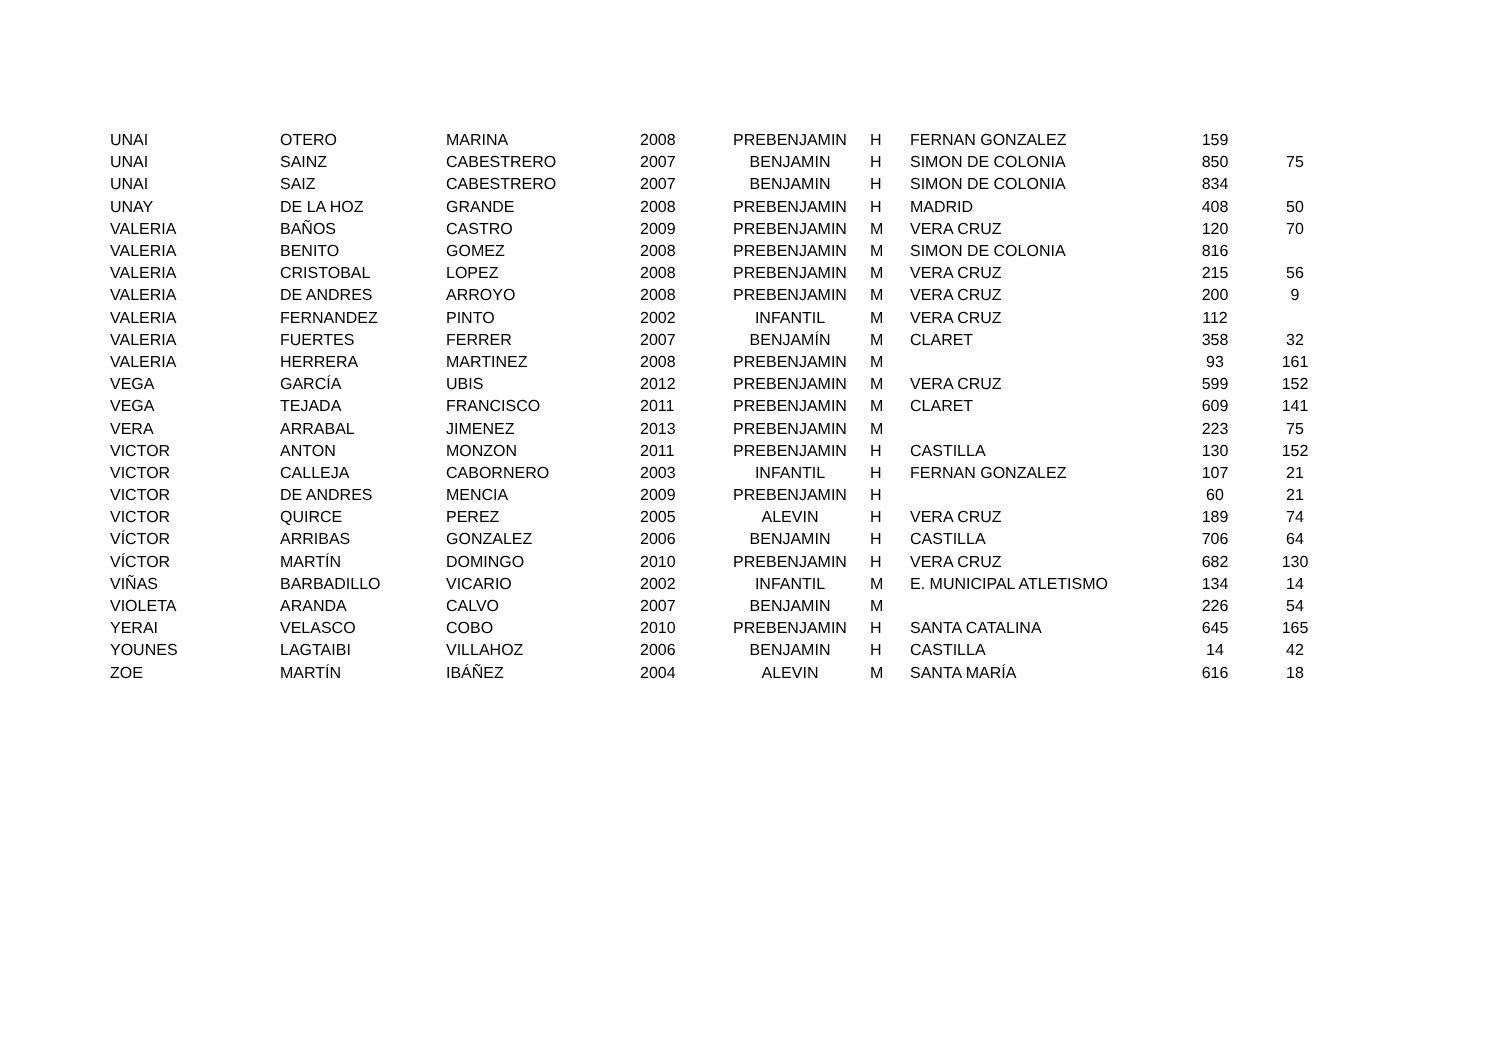| UNAI | OTERO | MARINA | 2008 | PREBENJAMIN | H | FERNAN GONZALEZ | 159 | |
| UNAI | SAINZ | CABESTRERO | 2007 | BENJAMIN | H | SIMON DE COLONIA | 850 | 75 |
| UNAI | SAIZ | CABESTRERO | 2007 | BENJAMIN | H | SIMON DE COLONIA | 834 | |
| UNAY | DE LA HOZ | GRANDE | 2008 | PREBENJAMIN | H | MADRID | 408 | 50 |
| VALERIA | BAÑOS | CASTRO | 2009 | PREBENJAMIN | M | VERA CRUZ | 120 | 70 |
| VALERIA | BENITO | GOMEZ | 2008 | PREBENJAMIN | M | SIMON DE COLONIA | 816 | |
| VALERIA | CRISTOBAL | LOPEZ | 2008 | PREBENJAMIN | M | VERA CRUZ | 215 | 56 |
| VALERIA | DE ANDRES | ARROYO | 2008 | PREBENJAMIN | M | VERA CRUZ | 200 | 9 |
| VALERIA | FERNANDEZ | PINTO | 2002 | INFANTIL | M | VERA CRUZ | 112 | |
| VALERIA | FUERTES | FERRER | 2007 | BENJAMÍN | M | CLARET | 358 | 32 |
| VALERIA | HERRERA | MARTINEZ | 2008 | PREBENJAMIN | M | | 93 | 161 |
| VEGA | GARCÍA | UBIS | 2012 | PREBENJAMIN | M | VERA CRUZ | 599 | 152 |
| VEGA | TEJADA | FRANCISCO | 2011 | PREBENJAMIN | M | CLARET | 609 | 141 |
| VERA | ARRABAL | JIMENEZ | 2013 | PREBENJAMIN | M | | 223 | 75 |
| VICTOR | ANTON | MONZON | 2011 | PREBENJAMIN | H | CASTILLA | 130 | 152 |
| VICTOR | CALLEJA | CABORNERO | 2003 | INFANTIL | H | FERNAN GONZALEZ | 107 | 21 |
| VICTOR | DE ANDRES | MENCIA | 2009 | PREBENJAMIN | H | | 60 | 21 |
| VICTOR | QUIRCE | PEREZ | 2005 | ALEVIN | H | VERA CRUZ | 189 | 74 |
| VÍCTOR | ARRIBAS | GONZALEZ | 2006 | BENJAMIN | H | CASTILLA | 706 | 64 |
| VÍCTOR | MARTÍN | DOMINGO | 2010 | PREBENJAMIN | H | VERA CRUZ | 682 | 130 |
| VIÑAS | BARBADILLO | VICARIO | 2002 | INFANTIL | M | E. MUNICIPAL ATLETISMO | 134 | 14 |
| VIOLETA | ARANDA | CALVO | 2007 | BENJAMIN | M | | 226 | 54 |
| YERAI | VELASCO | COBO | 2010 | PREBENJAMIN | H | SANTA CATALINA | 645 | 165 |
| YOUNES | LAGTAIBI | VILLAHOZ | 2006 | BENJAMIN | H | CASTILLA | 14 | 42 |
| ZOE | MARTÍN | IBÁÑEZ | 2004 | ALEVIN | M | SANTA MARÍA | 616 | 18 |